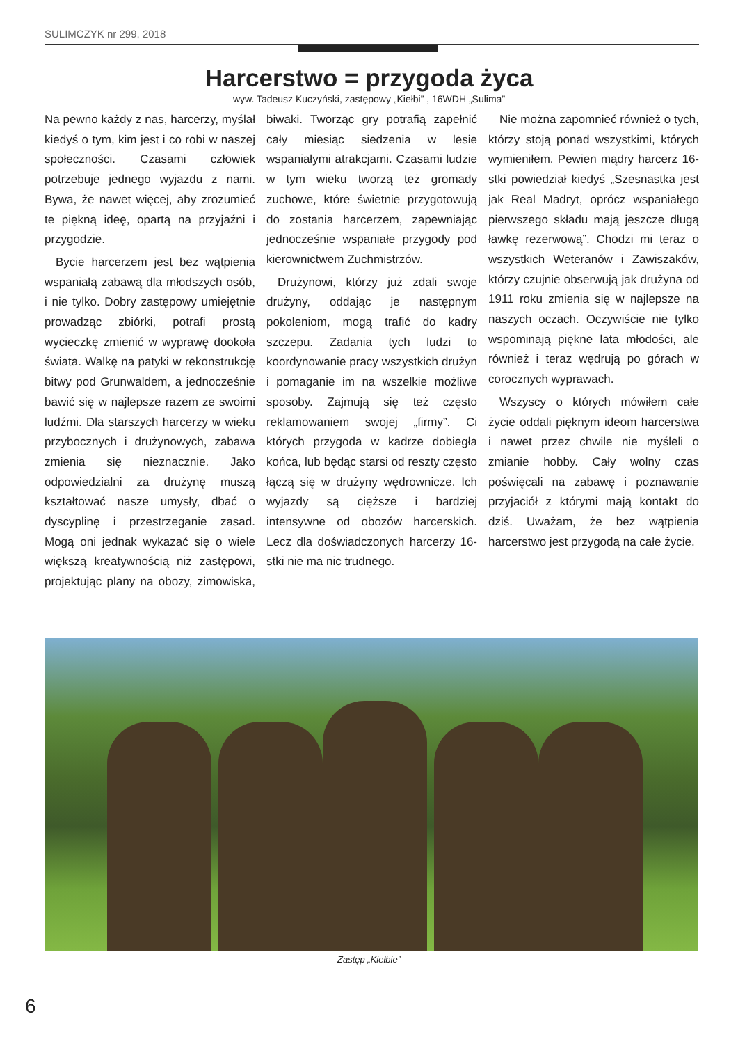SULIMCZYK nr 299, 2018
Harcerstwo = przygoda życa
wyw. Tadeusz Kuczyński, zastępowy „Kiełbi” , 16WDH „Sulima”
Na pewno każdy z nas, harcerzy, myślał kiedyś o tym, kim jest i co robi w naszej społeczności. Czasami człowiek potrzebuje jednego wyjazdu z nami. Bywa, że nawet więcej, aby zrozumieć te piękną ideę, opartą na przyjaźni i przygodzie.
Bycie harcerzem jest bez wątpienia wspaniałą zabawą dla młodszych osób, i nie tylko. Dobry zastępowy umiejętnie prowadząc zbiórki, potrafi prostą wycieczkę zmienić w wyprawę dookoła świata. Walkę na patyki w rekonstrukcję bitwy pod Grunwaldem, a jednocześnie bawić się w najlepsze razem ze swoimi ludźmi. Dla starszych harcerzy w wieku przybocznych i drużynowych, zabawa zmienia się nieznacznie. Jako odpowiedzialni za drużynę muszą kształtować nasze umysły, dbać o dyscyplinę i przestrzeganie zasad. Mogą oni jednak wykazać się o wiele większą kreatywnością niż zastępowi, projektując plany na obozy, zimowiska, biwaki. Tworząc gry potrafią zapełnić cały miesiąc siedzenia w lesie wspaniałymi atrakcjami. Czasami ludzie w tym wieku tworzą też gromady zuchowe, które świetnie przygotowują do zostania harcerzem, zapewniając jednocześnie wspaniałe przygody pod kierownictwem Zuchmistrzów.
Drużynowi, którzy już zdali swoje drużyny, oddając je następnym pokoleniom, mogą trafić do kadry szczepu. Zadania tych ludzi to koordynowanie pracy wszystkich drużyn i pomaganie im na wszelkie możliwe sposoby. Zajmują się też często reklamowaniem swojej „firmy”. Ci których przygoda w kadrze dobiegła końca, lub będąc starsi od reszty często łączą się w drużyny wędrownicze. Ich wyjazdy są cięższe i bardziej intensywne od obozów harcerskich. Lecz dla doświadczonych harcerzy 16-stki nie ma nic trudnego.
Nie można zapomnieć również o tych, którzy stoją ponad wszystkimi, których wymieniłem. Pewien mądry harcerz 16-stki powiedział kiedyś „Szesnastka jest jak Real Madryt, oprócz wspaniałego pierwszego składu mają jeszcze długą ławkę rezerwową”. Chodzi mi teraz o wszystkich Weteranów i Zawiszaków, którzy czujnie obserwują jak drużyna od 1911 roku zmienia się w najlepsze na naszych oczach. Oczywiście nie tylko wspominają piękne lata młodości, ale również i teraz wędrują po górach w corocznych wyprawach.
Wszyscy o których mówiłem całe życie oddali pięknym ideom harcerstwa i nawet przez chwile nie myśleli o zmianie hobby. Cały wolny czas poświęcali na zabawę i poznawanie przyjaciół z którymi mają kontakt do dziś. Uważam, że bez wątpienia harcerstwo jest przygodą na całe życie.
Zastęp „Kiełbie”
6